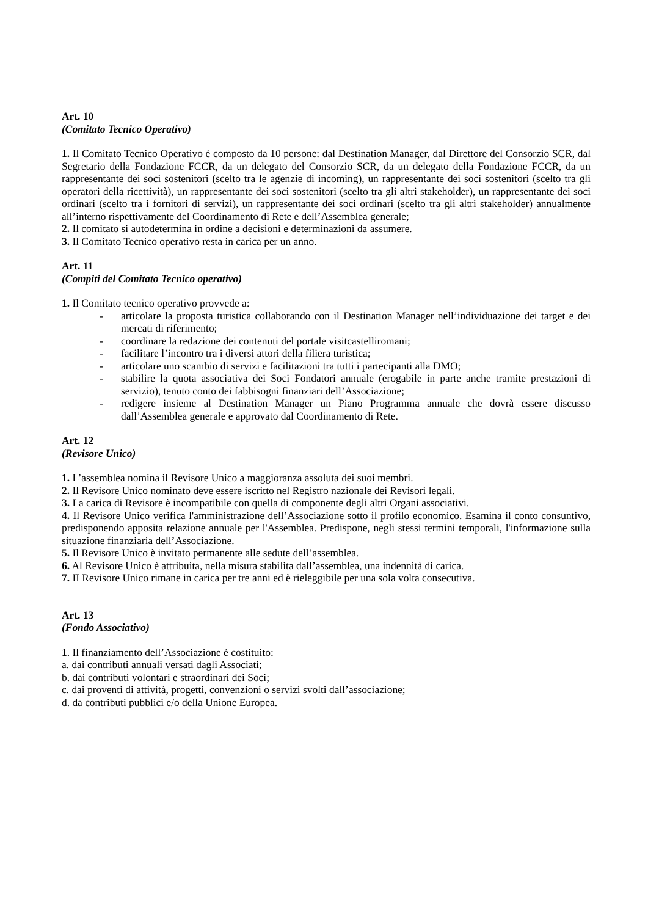Art. 10
(Comitato Tecnico Operativo)
1. Il Comitato Tecnico Operativo è composto da 10 persone: dal Destination Manager, dal Direttore del Consorzio SCR, dal Segretario della Fondazione FCCR, da un delegato del Consorzio SCR, da un delegato della Fondazione FCCR, da un rappresentante dei soci sostenitori (scelto tra le agenzie di incoming), un rappresentante dei soci sostenitori (scelto tra gli operatori della ricettività), un rappresentante dei soci sostenitori (scelto tra gli altri stakeholder), un rappresentante dei soci ordinari (scelto tra i fornitori di servizi), un rappresentante dei soci ordinari (scelto tra gli altri stakeholder) annualmente all’interno rispettivamente del Coordinamento di Rete e dell’Assemblea generale;
2. Il comitato si autodetermina in ordine a decisioni e determinazioni da assumere.
3. Il Comitato Tecnico operativo resta in carica per un anno.
Art. 11
(Compiti del Comitato Tecnico operativo)
1. Il Comitato tecnico operativo provvede a:
- articolare la proposta turistica collaborando con il Destination Manager nell’individuazione dei target e dei mercati di riferimento;
- coordinare la redazione dei contenuti del portale visitcastelliromani;
- facilitare l’incontro tra i diversi attori della filiera turistica;
- articolare uno scambio di servizi e facilitazioni tra tutti i partecipanti alla DMO;
- stabilire la quota associativa dei Soci Fondatori annuale (erogabile in parte anche tramite prestazioni di servizio), tenuto conto dei fabbisogni finanziari dell’Associazione;
- redigere insieme al Destination Manager un Piano Programma annuale che dovrà essere discusso dall’Assemblea generale e approvato dal Coordinamento di Rete.
Art. 12
(Revisore Unico)
1. L’assemblea nomina il Revisore Unico a maggioranza assoluta dei suoi membri.
2. Il Revisore Unico nominato deve essere iscritto nel Registro nazionale dei Revisori legali.
3. La carica di Revisore è incompatibile con quella di componente degli altri Organi associativi.
4. Il Revisore Unico verifica l'amministrazione dell’Associazione sotto il profilo economico. Esamina il conto consuntivo, predisponendo apposita relazione annuale per l'Assemblea. Predispone, negli stessi termini temporali, l'informazione sulla situazione finanziaria dell’Associazione.
5. Il Revisore Unico è invitato permanente alle sedute dell’assemblea.
6. Al Revisore Unico è attribuita, nella misura stabilita dall’assemblea, una indennità di carica.
7. II Revisore Unico rimane in carica per tre anni ed è rieleggibile per una sola volta consecutiva.
Art. 13
(Fondo Associativo)
1. Il finanziamento dell’Associazione è costituito:
a. dai contributi annuali versati dagli Associati;
b. dai contributi volontari e straordinari dei Soci;
c. dai proventi di attività, progetti, convenzioni o servizi svolti dall’associazione;
d. da contributi pubblici e/o della Unione Europea.